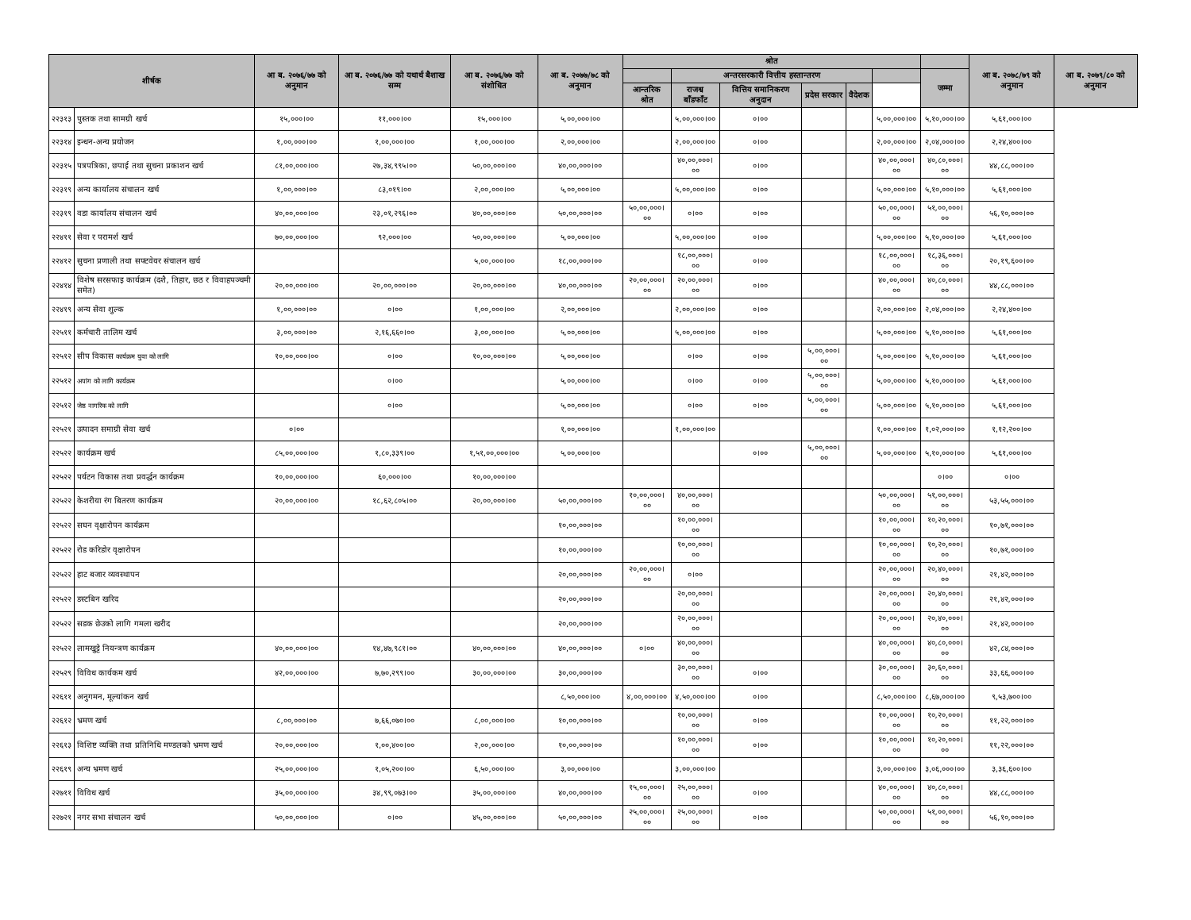| शीर्षक | | आ ब. २०७६/७७ को अनुमान | आ ब. २०७६/७७ को यथार्थ बैशाख सम्म | आ ब. २०७६/७७ को संशोधित | आ ब. २०७७/७८ को अनुमान | श्रोत | | | | | | | आ ब. २०७८/७९ को अनुमान | आ ब. २०७९/८० को अनुमान |
| --- | --- | --- | --- | --- | --- | --- | --- | --- | --- | --- | --- | --- | --- | --- |
| | | | | | | | अन्तरसरकारी वित्तीय हस्तान्तरण | | | | | जम्मा | | |
| | | | | | | आन्तरिक श्रोत | राजश्व बाँडफाँट | वित्तिय समानिकरण अनुदान | प्रदेस सरकार | वैदेशक | | | | |
| २२३१३ | पुस्तक तथा सामग्री खर्च | १५,०००।०० | ११,०००।०० | १५,०००।०० | ५,००,०००।०० | | ५,००,०००।०० | ०।०० | | | ५,००,०००।०० | ५,१०,०००।०० | ५,६१,०००।०० | |
| २२३१४ | इन्धन-अन्य प्रयोजन | १,००,०००।०० | १,००,०००।०० | १,००,०००।०० | २,००,०००।०० | | २,००,०००।०० | ०।०० | | | २,००,०००।०० | २,०४,०००।०० | २,२४,४००।०० | |
| २२३१५ | पत्रपत्रिका, छपाई तथा सुचना प्रकाशन खर्च | ८१,००,०००।०० | २७,३४,९९५।०० | ५०,००,०००।०० | ४०,००,०००।०० | | ४०,००,०००।०० | ०।०० | | | ४०,००,०००।०० | ४०,८०,०००।०० | ४४,८८,०००।०० | |
| २२३१९ | अन्य कार्यालय संचालन खर्च | १,००,०००।०० | ८३,०१९।०० | २,००,०००।०० | ५,००,०००।०० | | ५,००,०००।०० | ०।०० | | | ५,००,०००।०० | ५,१०,०००।०० | ५,६१,०००।०० | |
| २२३१९ | वडा कार्यालय संचालन खर्च | ४०,००,०००।०० | २३,०१,२९६।०० | ४०,००,०००।०० | ५०,००,०००।०० | ५०,००,०००।०० | ०।०० | ०।०० | | | ५०,००,०००।०० | ५१,००,०००।०० | ५६,१०,०००।०० | |
| २२४११ | सेवा र परामर्श खर्च | ७०,००,०००।०० | ९२,०००।०० | ५०,००,०००।०० | ५,००,०००।०० | | ५,००,०००।०० | ०।०० | | | ५,००,०००।०० | ५,१०,०००।०० | ५,६१,०००।०० | |
| २२४१२ | सुचना प्रणाली तथा सफ्टवेयर संचालन खर्च | | | ५,००,०००।०० | १८,००,०००।०० | | १८,००,०००।०० | ०।०० | | | १८,००,०००।०० | १८,३६,०००।०० | २०,१९,६००।०० | |
| २२४१४ | विशेष सरसफाइ कार्यक्रम (दशै, तिहार, छठ र विवाहपञ्चमी समेत) | २०,००,०००।०० | २०,००,०००।०० | २०,००,०००।०० | ४०,००,०००।०० | २०,००,०००।०० | २०,००,०००।०० | ०।०० | | | ४०,००,०००।०० | ४०,८०,०००।०० | ४४,८८,०००।०० | |
| २२४१९ | अन्य सेवा शुल्क | १,००,०००।०० | ०।०० | १,००,०००।०० | २,००,०००।०० | | २,००,०००।०० | ०।०० | | | २,००,०००।०० | २,०४,०००।०० | २,२४,४००।०० | |
| २२५११ | कर्मचारी तालिम खर्च | ३,००,०००।०० | २,१६,६६०।०० | ३,००,०००।०० | ५,००,०००।०० | | ५,००,०००।०० | ०।०० | | | ५,००,०००।०० | ५,१०,०००।०० | ५,६१,०००।०० | |
| २२५१२ | सीप विकास कार्यक्रम युवा को लागि | १०,००,०००।०० | ०।०० | १०,००,०००।०० | ५,००,०००।०० | | ०।०० | ०।०० | ५,००,०००।०० | | ५,००,०००।०० | ५,१०,०००।०० | ५,६१,०००।०० | |
| २२५१२ | अपांग को लागि कार्यक्रम | | ०।०० | | ५,००,०००।०० | | ०।०० | ०।०० | ५,००,०००।०० | | ५,००,०००।०० | ५,१०,०००।०० | ५,६१,०००।०० | |
| २२५१२ | जेष्ठ नागरिक को लागि | | ०।०० | | ५,००,०००।०० | | ०।०० | ०।०० | ५,००,०००।०० | | ५,००,०००।०० | ५,१०,०००।०० | ५,६१,०००।०० | |
| २२५२१ | उत्पादन समाग्री सेवा खर्च | ०।०० | | | १,००,०००।०० | | १,००,०००।०० | | | | १,००,०००।०० | १,०२,०००।०० | १,१२,२००।०० | |
| २२५२२ | कार्यक्रम खर्च | ८५,००,०००।०० | १,८०,३३९।०० | १,५१,००,०००।०० | ५,००,०००।०० | | | ०।०० | ५,००,०००।०० | | ५,००,०००।०० | ५,१०,०००।०० | ५,६१,०००।०० | |
| २२५२२ | पर्यटन विकास तथा प्रवर्द्धन कार्यक्रम | १०,००,०००।०० | ६०,०००।०० | १०,००,०००।०० | | | | | | | | ०।०० | ०।०० | |
| २२५२२ | केशरीया रंग बितरण कार्यक्रम | २०,००,०००।०० | १८,६२,८०५।०० | २०,००,०००।०० | ५०,००,०००।०० | १०,००,०००।०० | ४०,००,०००।०० | | | | ५०,००,०००।०० | ५१,००,०००।०० | ५३,५५,०००।०० | |
| २२५२२ | सघन वृक्षारोपन कार्यक्रम | | | | १०,००,०००।०० | | १०,००,०००।०० | | | | १०,००,०००।०० | १०,२०,०००।०० | १०,७१,०००।०० | |
| २२५२२ | रोड करिडोर वृक्षारोपन | | | | १०,००,०००।०० | | १०,००,०००।०० | | | | १०,००,०००।०० | १०,२०,०००।०० | १०,७१,०००।०० | |
| २२५२२ | हाट बजार व्यवस्थापन | | | | २०,००,०००।०० | २०,००,०००।०० | ०।०० | | | | २०,००,०००।०० | २०,४०,०००।०० | २१,४२,०००।०० | |
| २२५२२ | डस्टबिन खरिद | | | | २०,००,०००।०० | | २०,००,०००।०० | | | | २०,००,०००।०० | २०,४०,०००।०० | २१,४२,०००।०० | |
| २२५२२ | सडक छेउको लागि गमला खरीद | | | | २०,००,०००।०० | | २०,००,०००।०० | | | | २०,००,०००।०० | २०,४०,०००।०० | २१,४२,०००।०० | |
| २२५२२ | लामखुट्टे नियन्त्रण कार्यक्रम | ४०,००,०००।०० | १४,४७,९८१।०० | ४०,००,०००।०० | ४०,००,०००।०० | ०।०० | ४०,००,०००।०० | | | | ४०,००,०००।०० | ४०,८०,०००।०० | ४२,८४,०००।०० | |
| २२५२९ | विविध कार्यकम खर्च | ४२,००,०००।०० | ७,७०,२९९।०० | ३०,००,०००।०० | ३०,००,०००।०० | | ३०,००,०००।०० | ०।०० | | | ३०,००,०००।०० | ३०,६०,०००।०० | ३३,६६,०००।०० | |
| २२६११ | अनुगमन, मूल्यांकन खर्च | | | | ८,५०,०००।०० | ४,००,०००।०० | ४,५०,०००।०० | ०।०० | | | ८,५०,०००।०० | ८,६७,०००।०० | ९,५३,७००।०० | |
| २२६१२ | भ्रमण खर्च | ८,००,०००।०० | ७,६६,०७०।०० | ८,००,०००।०० | १०,००,०००।०० | | १०,००,०००।०० | ०।०० | | | १०,००,०००।०० | १०,२०,०००।०० | ११,२२,०००।०० | |
| २२६१३ | विशिष्ट व्यक्ति तथा प्रतिनिधि मण्डलको भ्रमण खर्च | २०,००,०००।०० | १,००,४००।०० | २,००,०००।०० | १०,००,०००।०० | | १०,००,०००।०० | ०।०० | | | १०,००,०००।०० | १०,२०,०००।०० | ११,२२,०००।०० | |
| २२६१९ | अन्य भ्रमण खर्च | २५,००,०००।०० | १,०५,२००।०० | ६,५०,०००।०० | ३,००,०००।०० | | ३,००,०००।०० | | | | ३,००,०००।०० | ३,०६,०००।०० | ३,३६,६००।०० | |
| २२७११ | विविध खर्च | ३५,००,०००।०० | ३४,९९,०७३।०० | ३५,००,०००।०० | ४०,००,०००।०० | १५,००,०००।०० | २५,००,०००।०० | ०।०० | | | ४०,००,०००।०० | ४०,८०,०००।०० | ४४,८८,०००।०० | |
| २२७२१ | नगर सभा संचालन खर्च | ५०,००,०००।०० | ०।०० | ४५,००,०००।०० | ५०,००,०००।०० | २५,००,०००।०० | २५,००,०००।०० | ०।०० | | | ५०,००,०००।०० | ५१,००,०००।०० | ५६,१०,०००।०० | |